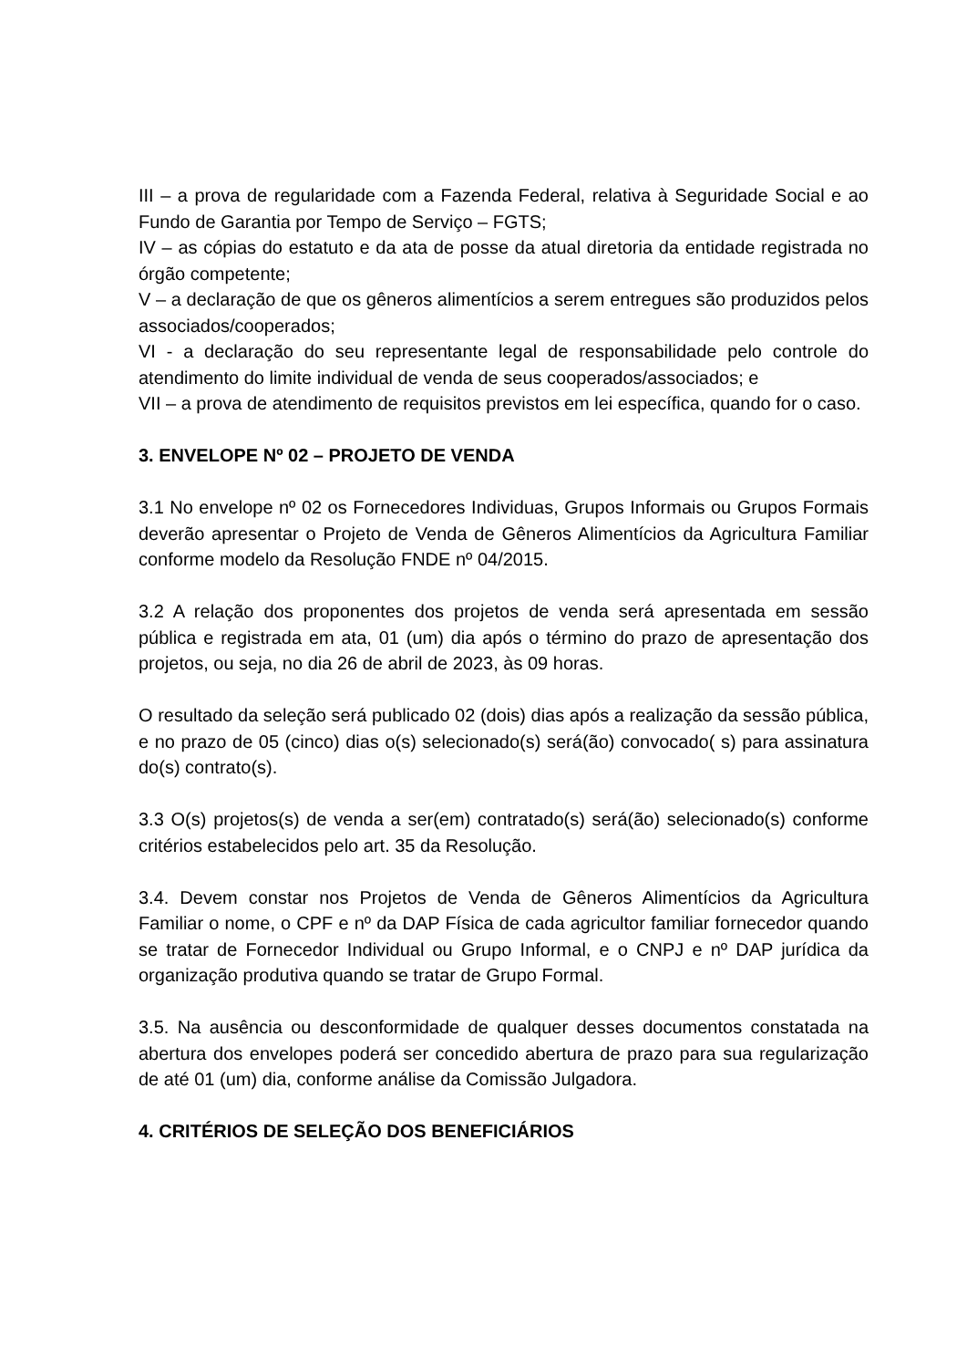III – a prova de regularidade com a Fazenda Federal, relativa à Seguridade Social e ao Fundo de Garantia por Tempo de Serviço – FGTS;
IV – as cópias do estatuto e da ata de posse da atual diretoria da entidade registrada no órgão competente;
V – a declaração de que os gêneros alimentícios a serem entregues são produzidos pelos associados/cooperados;
VI - a declaração do seu representante legal de responsabilidade pelo controle do atendimento do limite individual de venda de seus cooperados/associados; e
VII – a prova de atendimento de requisitos previstos em lei específica, quando for o caso.
3. ENVELOPE Nº 02 – PROJETO DE VENDA
3.1 No envelope nº 02 os Fornecedores Individuas, Grupos Informais ou Grupos Formais deverão apresentar o Projeto de Venda de Gêneros Alimentícios da Agricultura Familiar conforme modelo da Resolução FNDE nº 04/2015.
3.2 A relação dos proponentes dos projetos de venda será apresentada em sessão pública e registrada em ata, 01 (um) dia após o término do prazo de apresentação dos projetos, ou seja, no dia 26 de abril de 2023, às 09 horas.
O resultado da seleção será publicado 02 (dois) dias após a realização da sessão pública, e no prazo de 05 (cinco) dias o(s) selecionado(s) será(ão) convocado( s) para assinatura do(s) contrato(s).
3.3 O(s) projetos(s) de venda a ser(em) contratado(s) será(ão) selecionado(s) conforme critérios estabelecidos pelo art. 35 da Resolução.
3.4. Devem constar nos Projetos de Venda de Gêneros Alimentícios da Agricultura Familiar o nome, o CPF e nº da DAP Física de cada agricultor familiar fornecedor quando se tratar de Fornecedor Individual ou Grupo Informal, e o CNPJ e nº DAP jurídica da organização produtiva quando se tratar de Grupo Formal.
3.5. Na ausência ou desconformidade de qualquer desses documentos constatada na abertura dos envelopes poderá ser concedido abertura de prazo para sua regularização de até 01 (um) dia, conforme análise da Comissão Julgadora.
4. CRITÉRIOS DE SELEÇÃO DOS BENEFICIÁRIOS